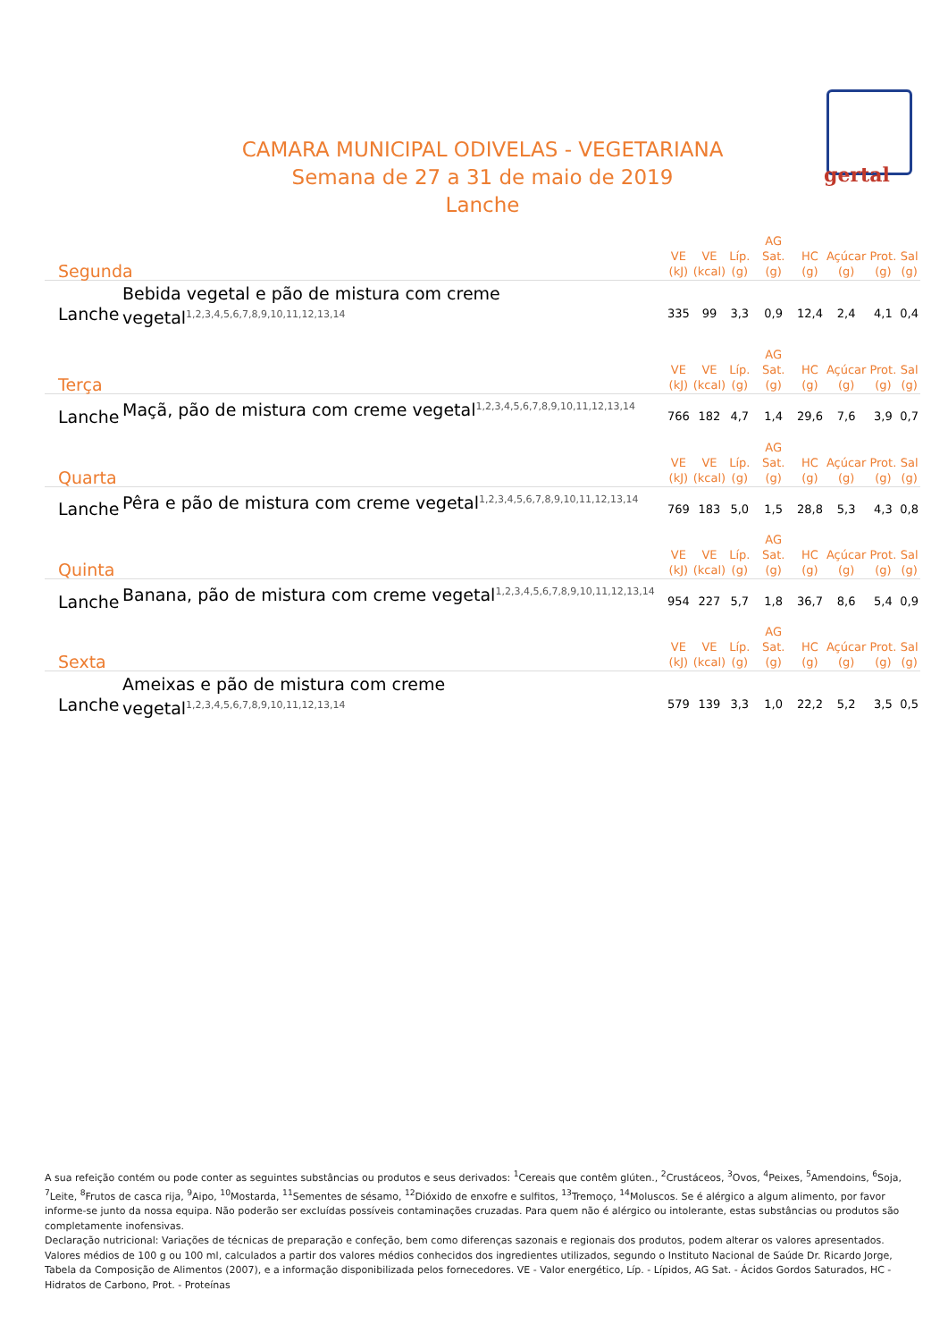gertal
CAMARA MUNICIPAL ODIVELAS - VEGETARIANA
Semana de 27 a 31 de maio de 2019
Lanche
| Segunda | | VE (kJ) | VE (kcal) | Líp. (g) | AG Sat. (g) | HC (g) | Açúcar (g) | Prot. (g) | Sal (g) |
| --- | --- | --- | --- | --- | --- | --- | --- | --- | --- |
| Lanche | Bebida vegetal e pão de mistura com creme vegetal<sup>1,2,3,4,5,6,7,8,9,10,11,12,13,14</sup> | 335 | 99 | 3,3 | 0,9 | 12,4 | 2,4 | 4,1 | 0,4 |
| Terça | | VE (kJ) | VE (kcal) | Líp. (g) | AG Sat. (g) | HC (g) | Açúcar (g) | Prot. (g) | Sal (g) |
| Lanche | Maçã, pão de mistura com creme vegetal<sup>1,2,3,4,5,6,7,8,9,10,11,12,13,14</sup> | 766 | 182 | 4,7 | 1,4 | 29,6 | 7,6 | 3,9 | 0,7 |
| Quarta | | VE (kJ) | VE (kcal) | Líp. (g) | AG Sat. (g) | HC (g) | Açúcar (g) | Prot. (g) | Sal (g) |
| Lanche | Pêra e pão de mistura com creme vegetal<sup>1,2,3,4,5,6,7,8,9,10,11,12,13,14</sup> | 769 | 183 | 5,0 | 1,5 | 28,8 | 5,3 | 4,3 | 0,8 |
| Quinta | | VE (kJ) | VE (kcal) | Líp. (g) | AG Sat. (g) | HC (g) | Açúcar (g) | Prot. (g) | Sal (g) |
| Lanche | Banana, pão de mistura com creme vegetal<sup>1,2,3,4,5,6,7,8,9,10,11,12,13,14</sup> | 954 | 227 | 5,7 | 1,8 | 36,7 | 8,6 | 5,4 | 0,9 |
| Sexta | | VE (kJ) | VE (kcal) | Líp. (g) | AG Sat. (g) | HC (g) | Açúcar (g) | Prot. (g) | Sal (g) |
| Lanche | Ameixas e pão de mistura com creme vegetal<sup>1,2,3,4,5,6,7,8,9,10,11,12,13,14</sup> | 579 | 139 | 3,3 | 1,0 | 22,2 | 5,2 | 3,5 | 0,5 |
A sua refeição contém ou pode conter as seguintes substâncias ou produtos e seus derivados: <sup>1</sup>Cereais que contêm glúten., <sup>2</sup>Crustáceos, <sup>3</sup>Ovos, <sup>4</sup>Peixes, <sup>5</sup>Amendoins, <sup>6</sup>Soja, <sup>7</sup>Leite, <sup>8</sup>Frutos de casca rija, <sup>9</sup>Aipo, <sup>10</sup>Mostarda, <sup>11</sup>Sementes de sésamo, <sup>12</sup>Dióxido de enxofre e sulfitos, <sup>13</sup>Tremoço, <sup>14</sup>Moluscos. Se é alérgico a algum alimento, por favor informe-se junto da nossa equipa. Não poderão ser excluídas possíveis contaminações cruzadas. Para quem não é alérgico ou intolerante, estas substâncias ou produtos são completamente inofensivas.
Declaração nutricional: Variações de técnicas de preparação e confeção, bem como diferenças sazonais e regionais dos produtos, podem alterar os valores apresentados. Valores médios de 100 g ou 100 ml, calculados a partir dos valores médios conhecidos dos ingredientes utilizados, segundo o Instituto Nacional de Saúde Dr. Ricardo Jorge, Tabela da Composição de Alimentos (2007), e a informação disponibilizada pelos fornecedores. VE - Valor energético, Líp. - Lípidos, AG Sat. - Ácidos Gordos Saturados, HC - Hidratos de Carbono, Prot. - Proteínas